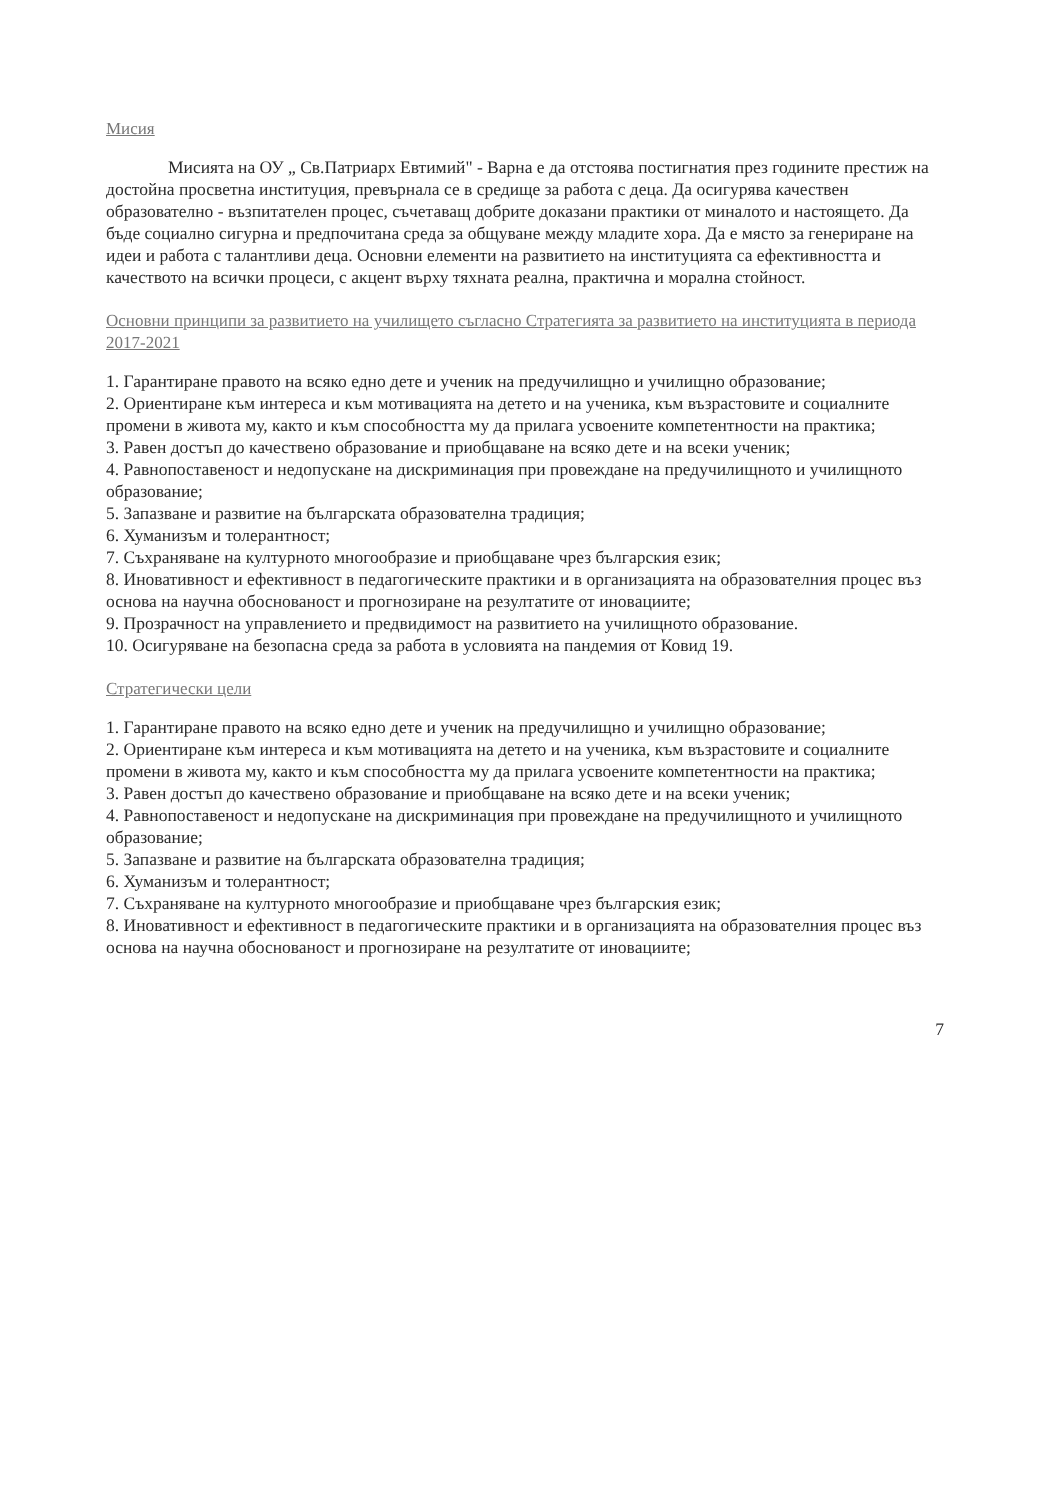Мисия
Мисията на ОУ „ Св.Патриарх Евтимий" - Варна е да отстоява постигнатия през годините престиж на достойна просветна институция, превърнала се в средище за работа с деца. Да осигурява качествен образователно - възпитателен процес, съчетаващ добрите доказани практики от миналото и настоящето. Да бъде социално сигурна и предпочитана среда за общуване между младите хора. Да е място за генериране на идеи и работа с талантливи деца. Основни елементи на развитието на институцията са ефективността и качеството на всички процеси, с акцент върху тяхната реална, практична и морална стойност.
Основни принципи за развитието на училището съгласно Стратегията за развитието на институцията в периода 2017-2021
1. Гарантиране правото на всяко едно дете и ученик на предучилищно и училищно образование;
2. Ориентиране към интереса и към мотивацията на детето и на ученика, към възрастовите и социалните промени в живота му, както и към способността му да прилага усвоените компетентности на практика;
3. Равен достъп до качествено образование и приобщаване на всяко дете и на всеки ученик;
4. Равнопоставеност и недопускане на дискриминация при провеждане на предучилищното и училищното образование;
5. Запазване и развитие на българската образователна традиция;
6. Хуманизъм и толерантност;
7. Съхраняване на културното многообразие и приобщаване чрез българския език;
8. Иновативност и ефективност в педагогическите практики и в организацията на образователния процес въз основа на научна обоснованост и прогнозиране на резултатите от иновациите;
9. Прозрачност на управлението и предвидимост на развитието на училищното образование.
10. Осигуряване на безопасна среда за работа в условията на пандемия от Ковид 19.
Стратегически цели
1. Гарантиране правото на всяко едно дете и ученик на предучилищно и училищно образование;
2. Ориентиране към интереса и към мотивацията на детето и на ученика, към възрастовите и социалните промени в живота му, както и към способността му да прилага усвоените компетентности на практика;
3. Равен достъп до качествено образование и приобщаване на всяко дете и на всеки ученик;
4. Равнопоставеност и недопускане на дискриминация при провеждане на предучилищното и училищното образование;
5. Запазване и развитие на българската образователна традиция;
6. Хуманизъм и толерантност;
7. Съхраняване на културното многообразие и приобщаване чрез българския език;
8. Иновативност и ефективност в педагогическите практики и в организацията на образователния процес въз основа на научна обоснованост и прогнозиране на резултатите от иновациите;
7